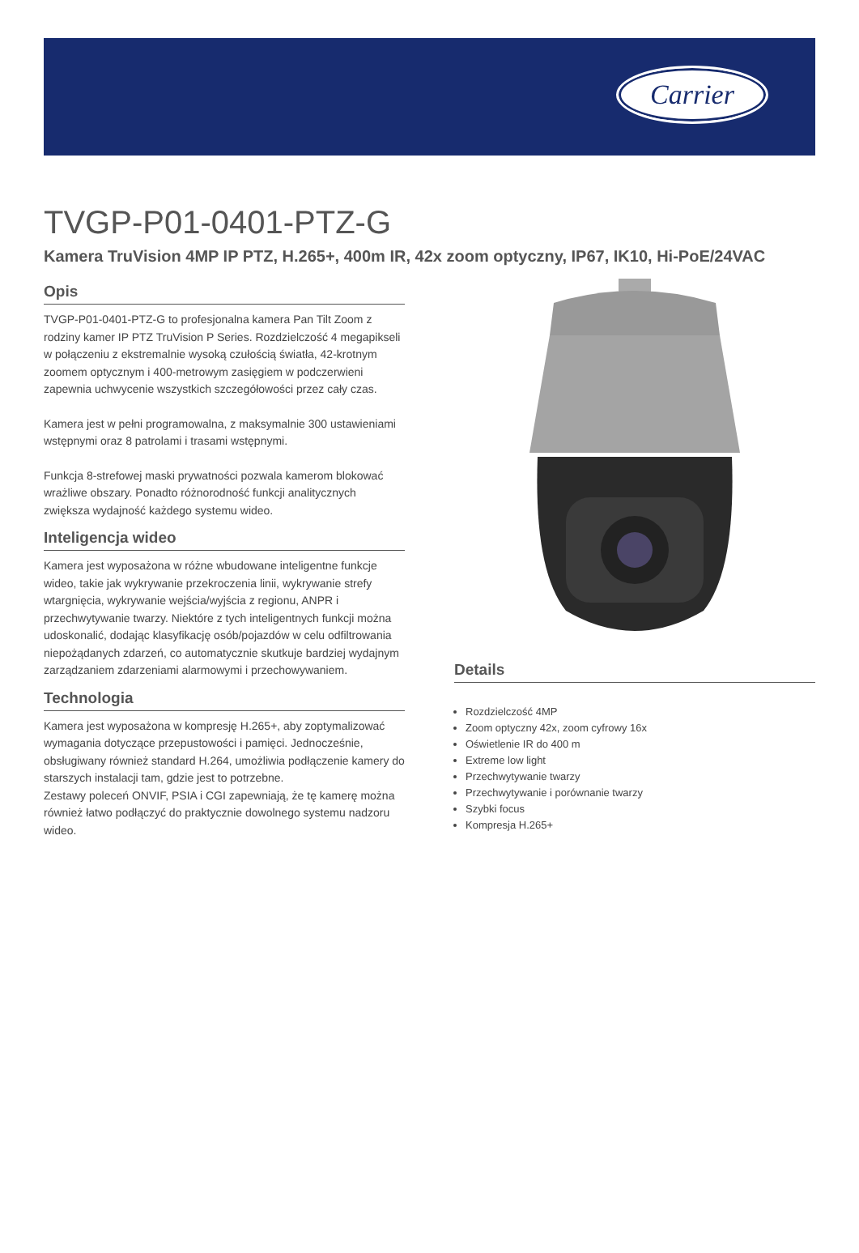Carrier
TVGP-P01-0401-PTZ-G
Kamera TruVision 4MP IP PTZ, H.265+, 400m IR, 42x zoom optyczny, IP67, IK10, Hi-PoE/24VAC
Opis
TVGP-P01-0401-PTZ-G to profesjonalna kamera Pan Tilt Zoom z rodziny kamer IP PTZ TruVision P Series. Rozdzielczość 4 megapikseli w połączeniu z ekstremalnie wysoką czułością światła, 42-krotnym zoomem optycznym i 400-metrowym zasięgiem w podczerwieni zapewnia uchwycenie wszystkich szczegółowości przez cały czas.
Kamera jest w pełni programowalna, z maksymalnie 300 ustawieniami wstępnymi oraz 8 patrolami i trasami wstępnymi.
Funkcja 8-strefowej maski prywatności pozwala kamerom blokować wrażliwe obszary. Ponadto różnorodność funkcji analitycznych zwiększa wydajność każdego systemu wideo.
Inteligencja wideo
Kamera jest wyposażona w różne wbudowane inteligentne funkcje wideo, takie jak wykrywanie przekroczenia linii, wykrywanie strefy wtargnięcia, wykrywanie wejścia/wyjścia z regionu, ANPR i przechwytywanie twarzy. Niektóre z tych inteligentnych funkcji można udoskonalić, dodając klasyfikację osób/pojazdów w celu odfiltrowania niepożądanych zdarzeń, co automatycznie skutkuje bardziej wydajnym zarządzaniem zdarzeniami alarmowymi i przechowywaniem.
Technologia
Kamera jest wyposażona w kompresję H.265+, aby zoptymalizować wymagania dotyczące przepustowości i pamięci. Jednocześnie, obsługiwany również standard H.264, umożliwia podłączenie kamery do starszych instalacji tam, gdzie jest to potrzebne.
Zestawy poleceń ONVIF, PSIA i CGI zapewniają, że tę kamerę można również łatwo podłączyć do praktycznie dowolnego systemu nadzoru wideo.
Details
Rozdzielczość 4MP
Zoom optyczny 42x, zoom cyfrowy 16x
Oświetlenie IR do 400 m
Extreme low light
Przechwytywanie twarzy
Przechwytywanie i porównanie twarzy
Szybki focus
Kompresja H.265+